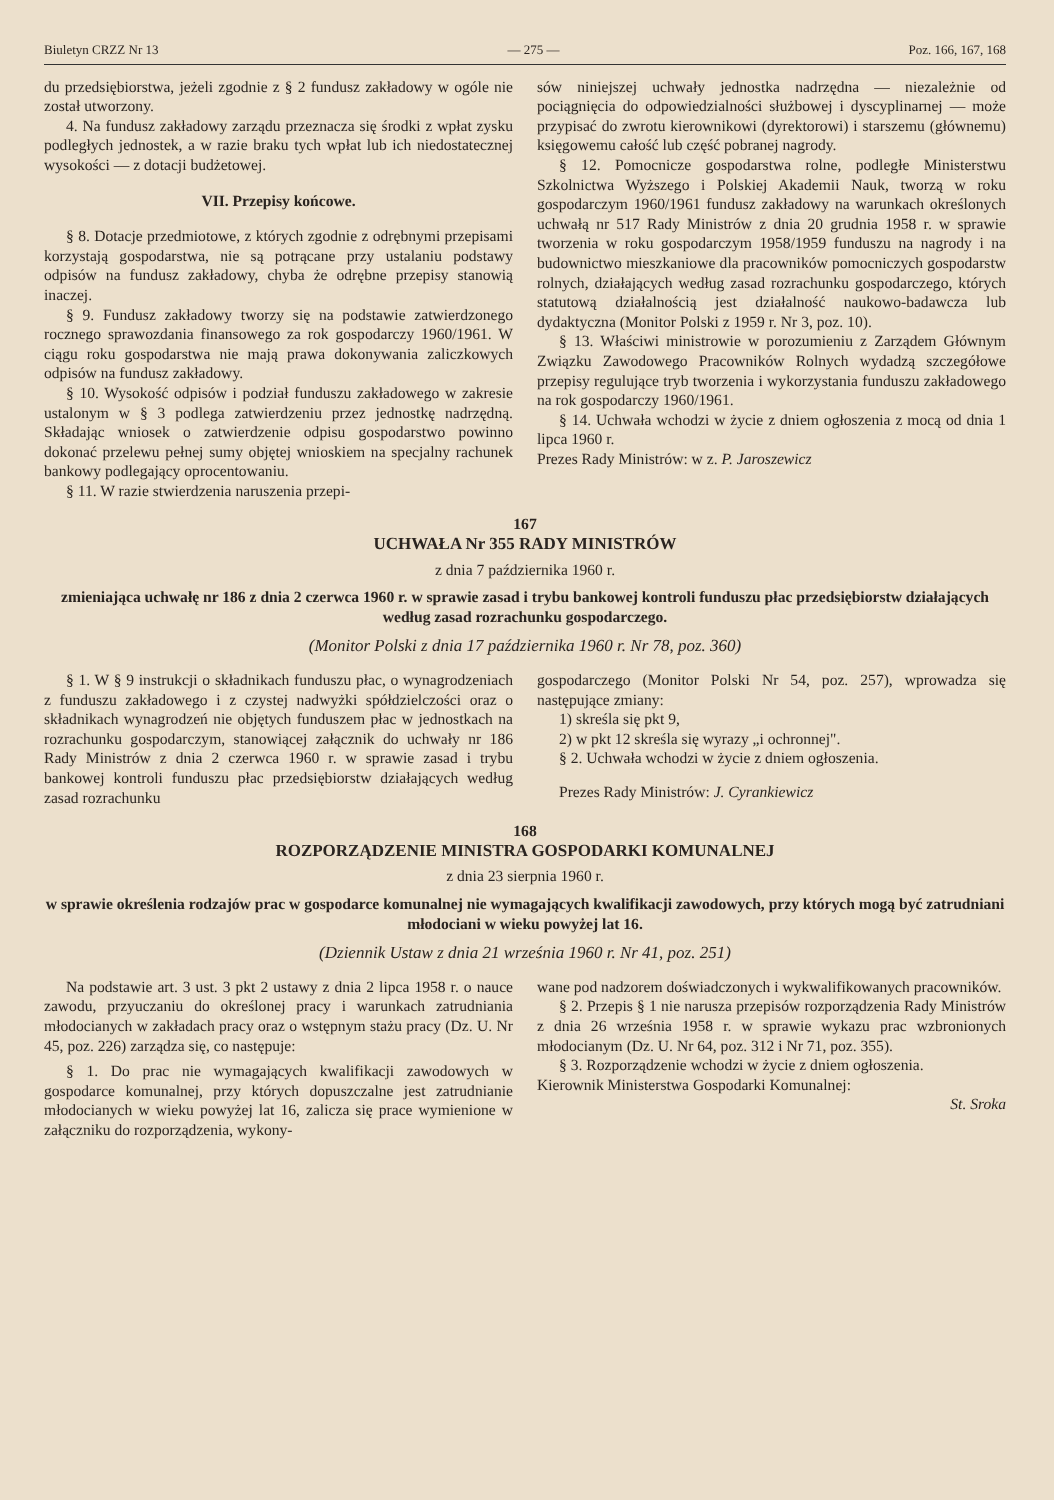Biuletyn CRZZ Nr 13 — 275 — Poz. 166, 167, 168
du przedsiębiorstwa, jeżeli zgodnie z § 2 fundusz zakładowy w ogóle nie został utworzony.
4. Na fundusz zakładowy zarządu przeznacza się środki z wpłat zysku podległych jednostek, a w razie braku tych wpłat lub ich niedostatecznej wysokości — z dotacji budżetowej.
VII. Przepisy końcowe.
§ 8. Dotacje przedmiotowe, z których zgodnie z odrębnymi przepisami korzystają gospodarstwa, nie są potrącane przy ustalaniu podstawy odpisów na fundusz zakładowy, chyba że odrębne przepisy stanowią inaczej.
§ 9. Fundusz zakładowy tworzy się na podstawie zatwierdzonego rocznego sprawozdania finansowego za rok gospodarczy 1960/1961. W ciągu roku gospodarstwa nie mają prawa dokonywania zaliczkowych odpisów na fundusz zakładowy.
§ 10. Wysokość odpisów i podział funduszu zakładowego w zakresie ustalonym w § 3 podlega zatwierdzeniu przez jednostkę nadrzędną. Składając wniosek o zatwierdzenie odpisu gospodarstwo powinno dokonać przelewu pełnej sumy objętej wnioskiem na specjalny rachunek bankowy podlegający oprocentowaniu.
§ 11. W razie stwierdzenia naruszenia przepi-
sów niniejszej uchwały jednostka nadrzędna — niezależnie od pociągnięcia do odpowiedzialności służbowej i dyscyplinarnej — może przypisać do zwrotu kierownikowi (dyrektorowi) i starszemu (głównemu) księgowemu całość lub część pobranej nagrody.
§ 12. Pomocnicze gospodarstwa rolne, podległe Ministerstwu Szkolnictwa Wyższego i Polskiej Akademii Nauk, tworzą w roku gospodarczym 1960/1961 fundusz zakładowy na warunkach określonych uchwałą nr 517 Rady Ministrów z dnia 20 grudnia 1958 r. w sprawie tworzenia w roku gospodarczym 1958/1959 funduszu na nagrody i na budownictwo mieszkaniowe dla pracowników pomocniczych gospodarstw rolnych, działających według zasad rozrachunku gospodarczego, których statutową działalnością jest działalność naukowo-badawcza lub dydaktyczna (Monitor Polski z 1959 r. Nr 3, poz. 10).
§ 13. Właściwi ministrowie w porozumieniu z Zarządem Głównym Związku Zawodowego Pracowników Rolnych wydadzą szczegółowe przepisy regulujące tryb tworzenia i wykorzystania funduszu zakładowego na rok gospodarczy 1960/1961.
§ 14. Uchwała wchodzi w życie z dniem ogłoszenia z mocą od dnia 1 lipca 1960 r.
Prezes Rady Ministrów: w z. P. Jaroszewicz
167
UCHWAŁA Nr 355 RADY MINISTRÓW
z dnia 7 października 1960 r.
zmieniająca uchwałę nr 186 z dnia 2 czerwca 1960 r. w sprawie zasad i trybu bankowej kontroli funduszu płac przedsiębiorstw działających według zasad rozrachunku gospodarczego.
(Monitor Polski z dnia 17 października 1960 r. Nr 78, poz. 360)
§ 1. W § 9 instrukcji o składnikach funduszu płac, o wynagrodzeniach z funduszu zakładowego i z czystej nadwyżki spółdzielczości oraz o składnikach wynagrodzeń nie objętych funduszem płac w jednostkach na rozrachunku gospodarczym, stanowiącej załącznik do uchwały nr 186 Rady Ministrów z dnia 2 czerwca 1960 r. w sprawie zasad i trybu bankowej kontroli funduszu płac przedsiębiorstw działających według zasad rozrachunku
gospodarczego (Monitor Polski Nr 54, poz. 257), wprowadza się następujące zmiany:
1) skreśla się pkt 9,
2) w pkt 12 skreśla się wyrazy „i ochronnej".
§ 2. Uchwała wchodzi w życie z dniem ogłoszenia.
Prezes Rady Ministrów: J. Cyrankiewicz
168
ROZPORZĄDZENIE MINISTRA GOSPODARKI KOMUNALNEJ
z dnia 23 sierpnia 1960 r.
w sprawie określenia rodzajów prac w gospodarce komunalnej nie wymagających kwalifikacji zawodowych, przy których mogą być zatrudniani młodociani w wieku powyżej lat 16.
(Dziennik Ustaw z dnia 21 września 1960 r. Nr 41, poz. 251)
Na podstawie art. 3 ust. 3 pkt 2 ustawy z dnia 2 lipca 1958 r. o nauce zawodu, przyuczaniu do określonej pracy i warunkach zatrudniania młodocianych w zakładach pracy oraz o wstępnym stażu pracy (Dz. U. Nr 45, poz. 226) zarządza się, co następuje:
§ 1. Do prac nie wymagających kwalifikacji zawodowych w gospodarce komunalnej, przy których dopuszczalne jest zatrudnianie młodocianych w wieku powyżej lat 16, zalicza się prace wymienione w załączniku do rozporządzenia, wykony-
wane pod nadzorem doświadczonych i wykwalifikowanych pracowników.
§ 2. Przepis § 1 nie narusza przepisów rozporządzenia Rady Ministrów z dnia 26 września 1958 r. w sprawie wykazu prac wzbronionych młodocianym (Dz. U. Nr 64, poz. 312 i Nr 71, poz. 355).
§ 3. Rozporządzenie wchodzi w życie z dniem ogłoszenia.
Kierownik Ministerstwa Gospodarki Komunalnej:
St. Sroka